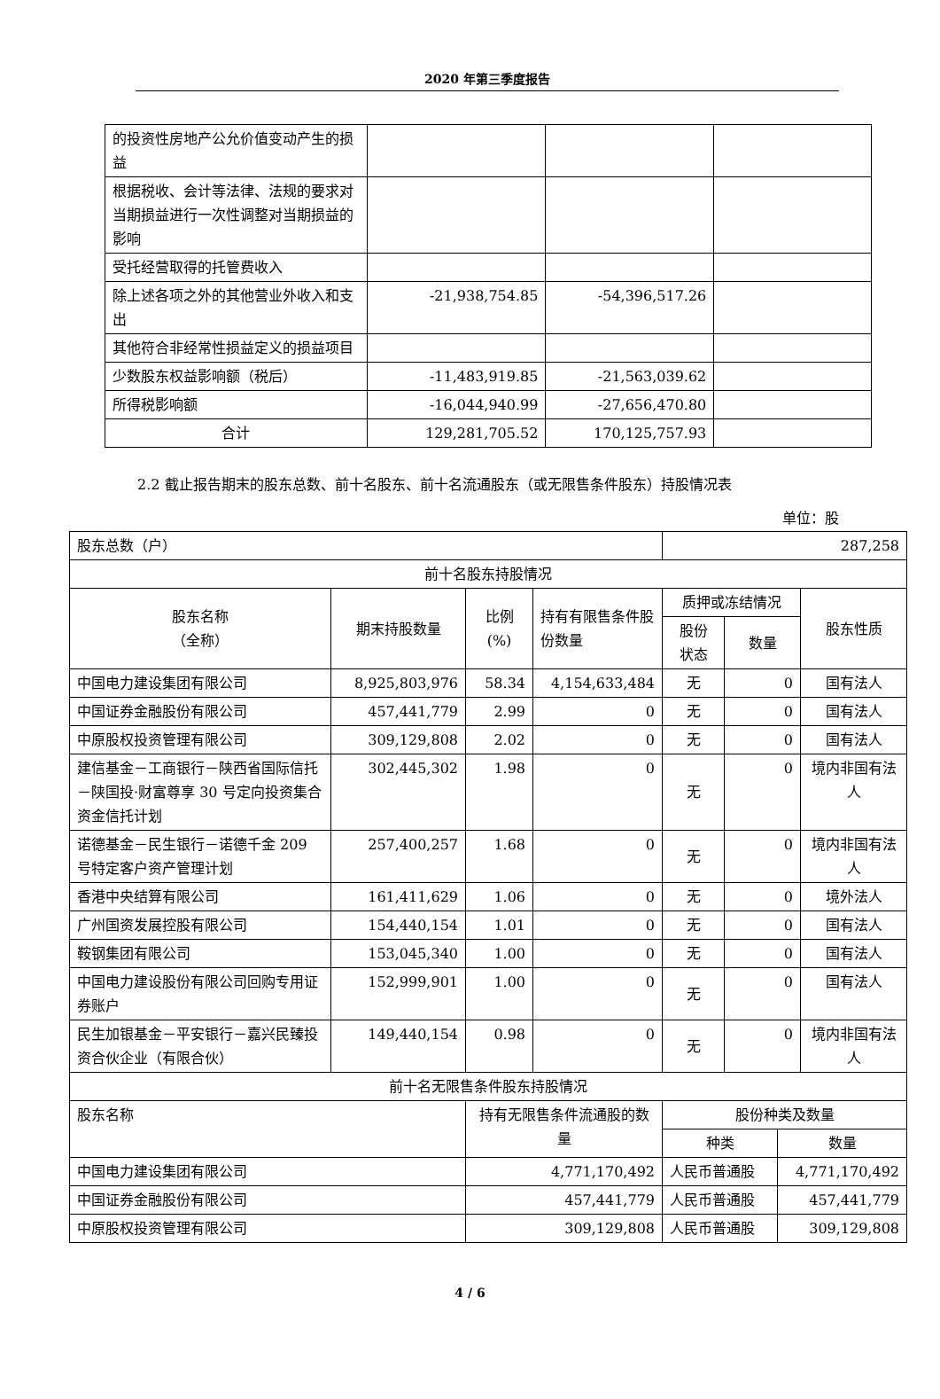2020 年第三季度报告
| 的投资性房地产公允价值变动产生的损益 | | | |
| 根据税收、会计等法律、法规的要求对当期损益进行一次性调整对当期损益的影响 | | | |
| 受托经营取得的托管费收入 | | | |
| 除上述各项之外的其他营业外收入和支出 | -21,938,754.85 | -54,396,517.26 | |
| 其他符合非经常性损益定义的损益项目 | | | |
| 少数股东权益影响额（税后） | -11,483,919.85 | -21,563,039.62 | |
| 所得税影响额 | -16,044,940.99 | -27,656,470.80 | |
| 合计 | 129,281,705.52 | 170,125,757.93 | |
2.2 截止报告期末的股东总数、前十名股东、前十名流通股东（或无限售条件股东）持股情况表
单位：股
| 股东总数（户） | | | | 287,258 | | | |
| 前十名股东持股情况 | | | | | | | |
| 股东名称 （全称） | 期末持股数量 | 比例 (%) | 持有有限售条件股份数量 | 质押或冻结情况 | | | 股东性质 |
| | | | | 股份 状态 | 数量 | | |
| 中国电力建设集团有限公司 | 8,925,803,976 | 58.34 | 4,154,633,484 | 无 | 0 | | 国有法人 |
| 中国证券金融股份有限公司 | 457,441,779 | 2.99 | 0 | 无 | 0 | | 国有法人 |
| 中原股权投资管理有限公司 | 309,129,808 | 2.02 | 0 | 无 | 0 | | 国有法人 |
| 建信基金－工商银行－陕西省国际信托－陕国投·财富尊享 30 号定向投资集合资金信托计划 | 302,445,302 | 1.98 | 0 | 无 | 0 | | 境内非国有法人 |
| 诺德基金－民生银行－诺德千金 209 号特定客户资产管理计划 | 257,400,257 | 1.68 | 0 | 无 | 0 | | 境内非国有法人 |
| 香港中央结算有限公司 | 161,411,629 | 1.06 | 0 | 无 | 0 | | 境外法人 |
| 广州国资发展控股有限公司 | 154,440,154 | 1.01 | 0 | 无 | 0 | | 国有法人 |
| 鞍钢集团有限公司 | 153,045,340 | 1.00 | 0 | 无 | 0 | | 国有法人 |
| 中国电力建设股份有限公司回购专用证券账户 | 152,999,901 | 1.00 | 0 | 无 | 0 | | 国有法人 |
| 民生加银基金－平安银行－嘉兴民臻投资合伙企业（有限合伙） | 149,440,154 | 0.98 | 0 | 无 | 0 | | 境内非国有法人 |
| 前十名无限售条件股东持股情况 | | | | | | | |
| 股东名称 | | 持有无限售条件流通股的数量 | | 股份种类及数量 | | | |
| | | | | 种类 | | 数量 | |
| 中国电力建设集团有限公司 | | 4,771,170,492 | | 人民币普通股 | | 4,771,170,492 | |
| 中国证券金融股份有限公司 | | 457,441,779 | | 人民币普通股 | | 457,441,779 | |
| 中原股权投资管理有限公司 | | 309,129,808 | | 人民币普通股 | | 309,129,808 | |
4 / 6